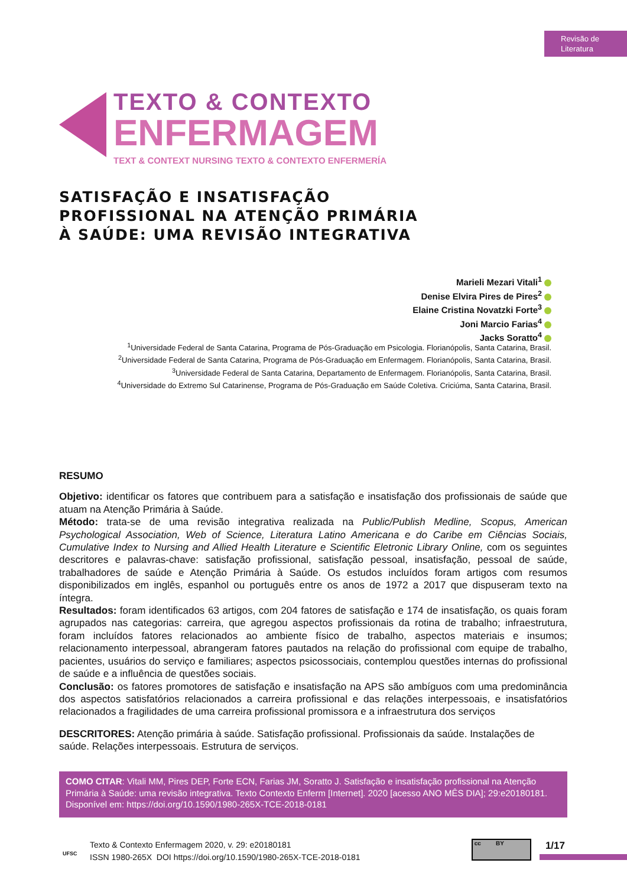Revisão de
Literatura
TEXTO & CONTEXTO
ENFERMAGEM
TEXT & CONTEXT NURSING TEXTO & CONTEXTO ENFERMERÍA
SATISFAÇÃO E INSATISFAÇÃO
PROFISSIONAL NA ATENÇÃO PRIMÁRIA
À SAÚDE: UMA REVISÃO INTEGRATIVA
Marieli Mezari Vitali<sup>1</sup>
Denise Elvira Pires de Pires<sup>2</sup>
Elaine Cristina Novatzki Forte<sup>3</sup>
Joni Marcio Farias<sup>4</sup>
Jacks Soratto<sup>4</sup>
<sup>1</sup> Universidade Federal de Santa Catarina, Programa de Pós-Graduação em Psicologia. Florianópolis, Santa Catarina, Brasil.
<sup>2</sup> Universidade Federal de Santa Catarina, Programa de Pós-Graduação em Enfermagem. Florianópolis, Santa Catarina, Brasil.
<sup>3</sup> Universidade Federal de Santa Catarina, Departamento de Enfermagem. Florianópolis, Santa Catarina, Brasil.
<sup>4</sup> Universidade do Extremo Sul Catarinense, Programa de Pós-Graduação em Saúde Coletiva. Criciúma, Santa Catarina, Brasil.
RESUMO
Objetivo: identificar os fatores que contribuem para a satisfação e insatisfação dos profissionais de saúde que atuam na Atenção Primária à Saúde.
Método: trata-se de uma revisão integrativa realizada na Public/Publish Medline, Scopus, American Psychological Association, Web of Science, Literatura Latino Americana e do Caribe em Ciências Sociais, Cumulative Index to Nursing and Allied Health Literature e Scientific Eletronic Library Online, com os seguintes descritores e palavras-chave: satisfação profissional, satisfação pessoal, insatisfação, pessoal de saúde, trabalhadores de saúde e Atenção Primária à Saúde. Os estudos incluídos foram artigos com resumos disponibilizados em inglês, espanhol ou português entre os anos de 1972 a 2017 que dispuseram texto na íntegra.
Resultados: foram identificados 63 artigos, com 204 fatores de satisfação e 174 de insatisfação, os quais foram agrupados nas categorias: carreira, que agregou aspectos profissionais da rotina de trabalho; infraestrutura, foram incluídos fatores relacionados ao ambiente físico de trabalho, aspectos materiais e insumos; relacionamento interpessoal, abrangeram fatores pautados na relação do profissional com equipe de trabalho, pacientes, usuários do serviço e familiares; aspectos psicossociais, contemplou questões internas do profissional de saúde e a influência de questões sociais.
Conclusão: os fatores promotores de satisfação e insatisfação na APS são ambíguos com uma predominância dos aspectos satisfatórios relacionados a carreira profissional e das relações interpessoais, e insatisfatórios relacionados a fragilidades de uma carreira profissional promissora e a infraestrutura dos serviços
DESCRITORES: Atenção primária à saúde. Satisfação profissional. Profissionais da saúde. Instalações de saúde. Relações interpessoais. Estrutura de serviços.
COMO CITAR: Vitali MM, Pires DEP, Forte ECN, Farias JM, Soratto J. Satisfação e insatisfação profissional na Atenção Primária à Saúde: uma revisão integrativa. Texto Contexto Enferm [Internet]. 2020 [acesso ANO MÊS DIA]; 29:e20180181. Disponível em: https://doi.org/10.1590/1980-265X-TCE-2018-0181
UFSC
Texto & Contexto Enfermagem 2020, v. 29: e20180181
ISSN 1980-265X DOI https://doi.org/10.1590/1980-265X-TCE-2018-0181
cc BY 1/17